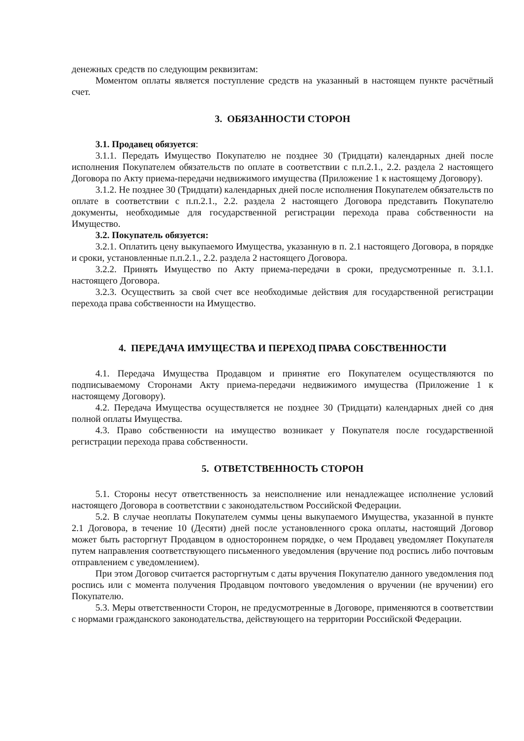денежных средств по следующим реквизитам:
Моментом оплаты является поступление средств на указанный в настоящем пункте расчётный счет.
3. ОБЯЗАННОСТИ СТОРОН
3.1. Продавец обязуется:
3.1.1. Передать Имущество Покупателю не позднее 30 (Тридцати) календарных дней после исполнения Покупателем обязательств по оплате в соответствии с п.п.2.1., 2.2. раздела 2 настоящего Договора по Акту приема-передачи недвижимого имущества (Приложение 1 к настоящему Договору).
3.1.2. Не позднее 30 (Тридцати) календарных дней после исполнения Покупателем обязательств по оплате в соответствии с п.п.2.1., 2.2. раздела 2 настоящего Договора представить Покупателю документы, необходимые для государственной регистрации перехода права собственности на Имущество.
3.2. Покупатель обязуется:
3.2.1. Оплатить цену выкупаемого Имущества, указанную в п. 2.1 настоящего Договора, в порядке и сроки, установленные п.п.2.1., 2.2. раздела 2 настоящего Договора.
3.2.2. Принять Имущество по Акту приема-передачи в сроки, предусмотренные п. 3.1.1. настоящего Договора.
3.2.3. Осуществить за свой счет все необходимые действия для государственной регистрации перехода права собственности на Имущество.
4. ПЕРЕДАЧА ИМУЩЕСТВА И ПЕРЕХОД ПРАВА СОБСТВЕННОСТИ
4.1. Передача Имущества Продавцом и принятие его Покупателем осуществляются по подписываемому Сторонами Акту приема-передачи недвижимого имущества (Приложение 1 к настоящему Договору).
4.2. Передача Имущества осуществляется не позднее 30 (Тридцати) календарных дней со дня полной оплаты Имущества.
4.3. Право собственности на имущество возникает у Покупателя после государственной регистрации перехода права собственности.
5. ОТВЕТСТВЕННОСТЬ СТОРОН
5.1. Стороны несут ответственность за неисполнение или ненадлежащее исполнение условий настоящего Договора в соответствии с законодательством Российской Федерации.
5.2. В случае неоплаты Покупателем суммы цены выкупаемого Имущества, указанной в пункте 2.1 Договора, в течение 10 (Десяти) дней после установленного срока оплаты, настоящий Договор может быть расторгнут Продавцом в одностороннем порядке, о чем Продавец уведомляет Покупателя путем направления соответствующего письменного уведомления (вручение под роспись либо почтовым отправлением с уведомлением).
При этом Договор считается расторгнутым с даты вручения Покупателю данного уведомления под роспись или с момента получения Продавцом почтового уведомления о вручении (не вручении) его Покупателю.
5.3. Меры ответственности Сторон, не предусмотренные в Договоре, применяются в соответствии с нормами гражданского законодательства, действующего на территории Российской Федерации.